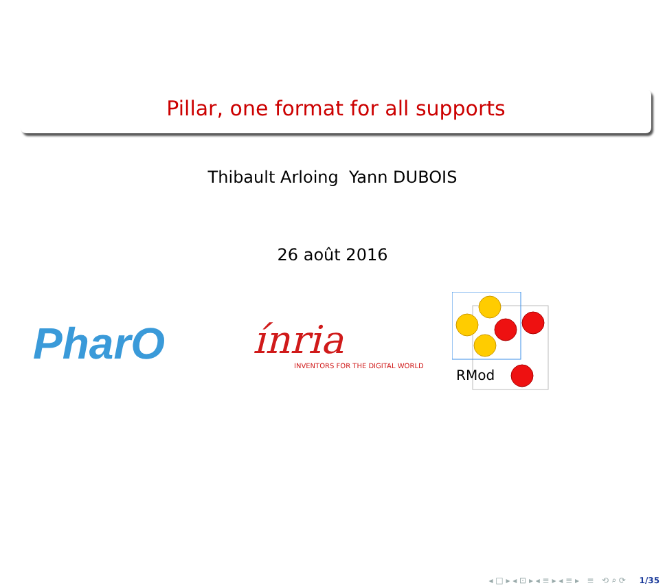Pillar, one format for all supports
Thibault Arloing Yann DUBOIS
26 août 2016
PharO
ínria
INVENTORS FOR THE DIGITAL WORLD
RMod
◂ □ ▸ ◂ ⊡ ▸ ◂ ≡ ▸ ◂ ≡ ▸ ≡ ⟲ ⌕ ⟳ 1/35